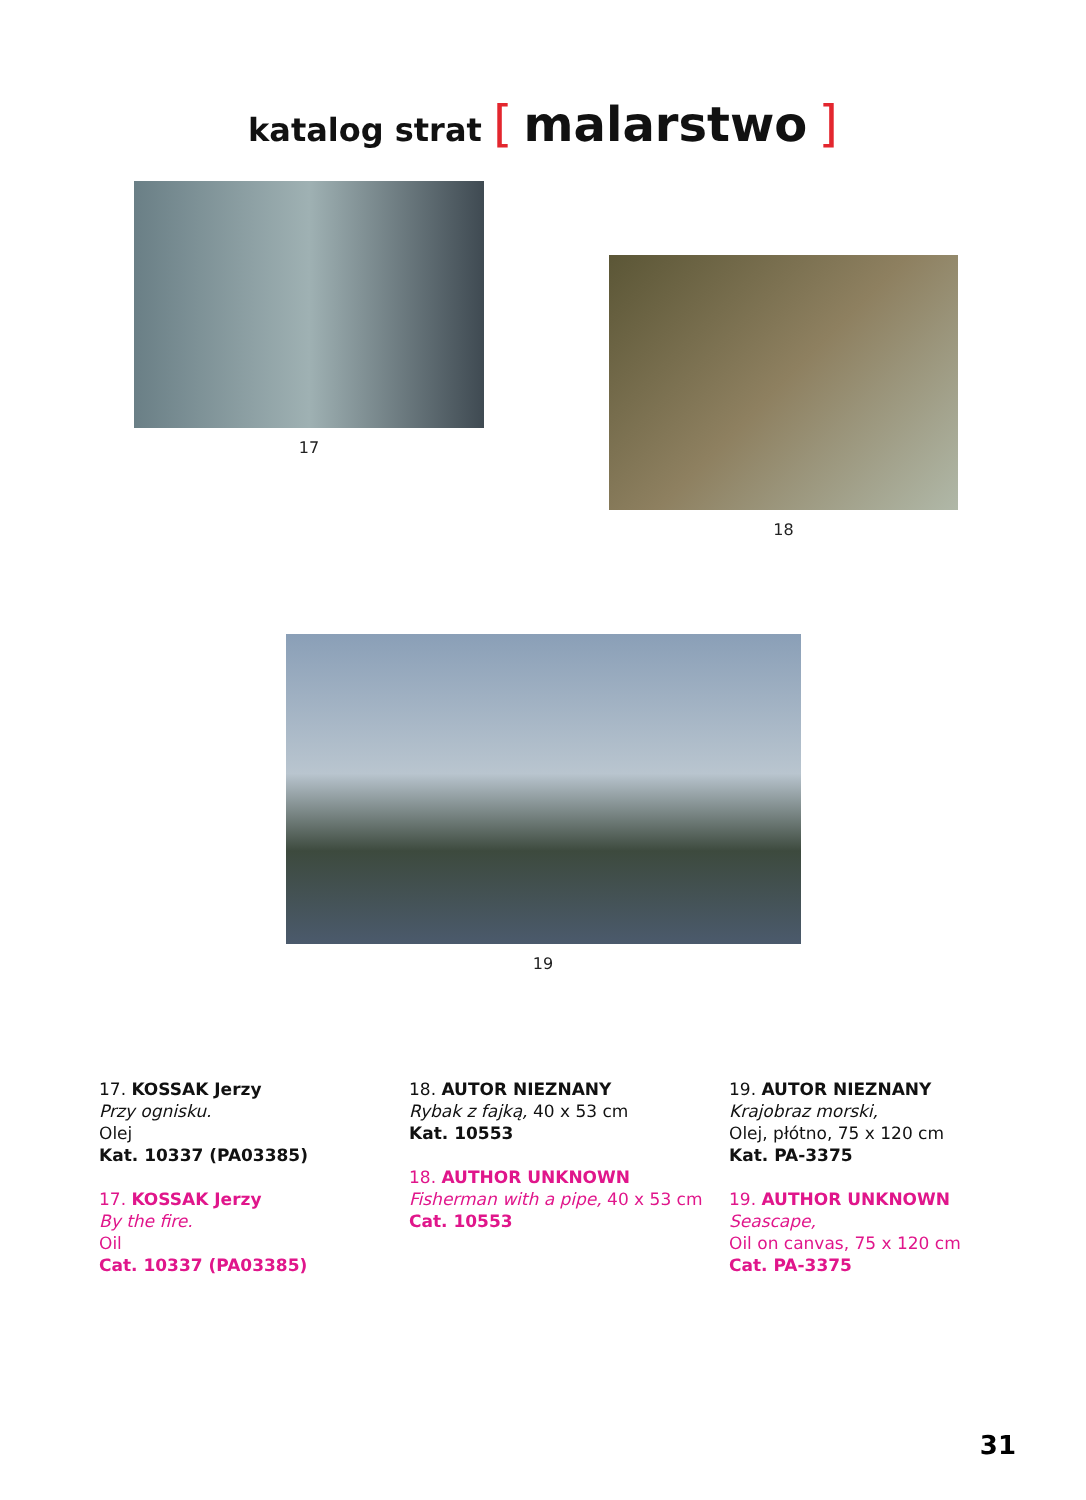katalog strat [ malarstwo ]
17
18
19
17. KOSSAK Jerzy
Przy ognisku.
Olej
Kat. 10337 (PA03385)
17. KOSSAK Jerzy
By the fire.
Oil
Cat. 10337 (PA03385)
18. AUTOR NIEZNANY
Rybak z fajką, 40 x 53 cm
Kat. 10553
18. AUTHOR UNKNOWN
Fisherman with a pipe, 40 x 53 cm
Cat. 10553
19. AUTOR NIEZNANY
Krajobraz morski,
Olej, płótno, 75 x 120 cm
Kat. PA-3375
19. AUTHOR UNKNOWN
Seascape,
Oil on canvas, 75 x 120 cm
Cat. PA-3375
31